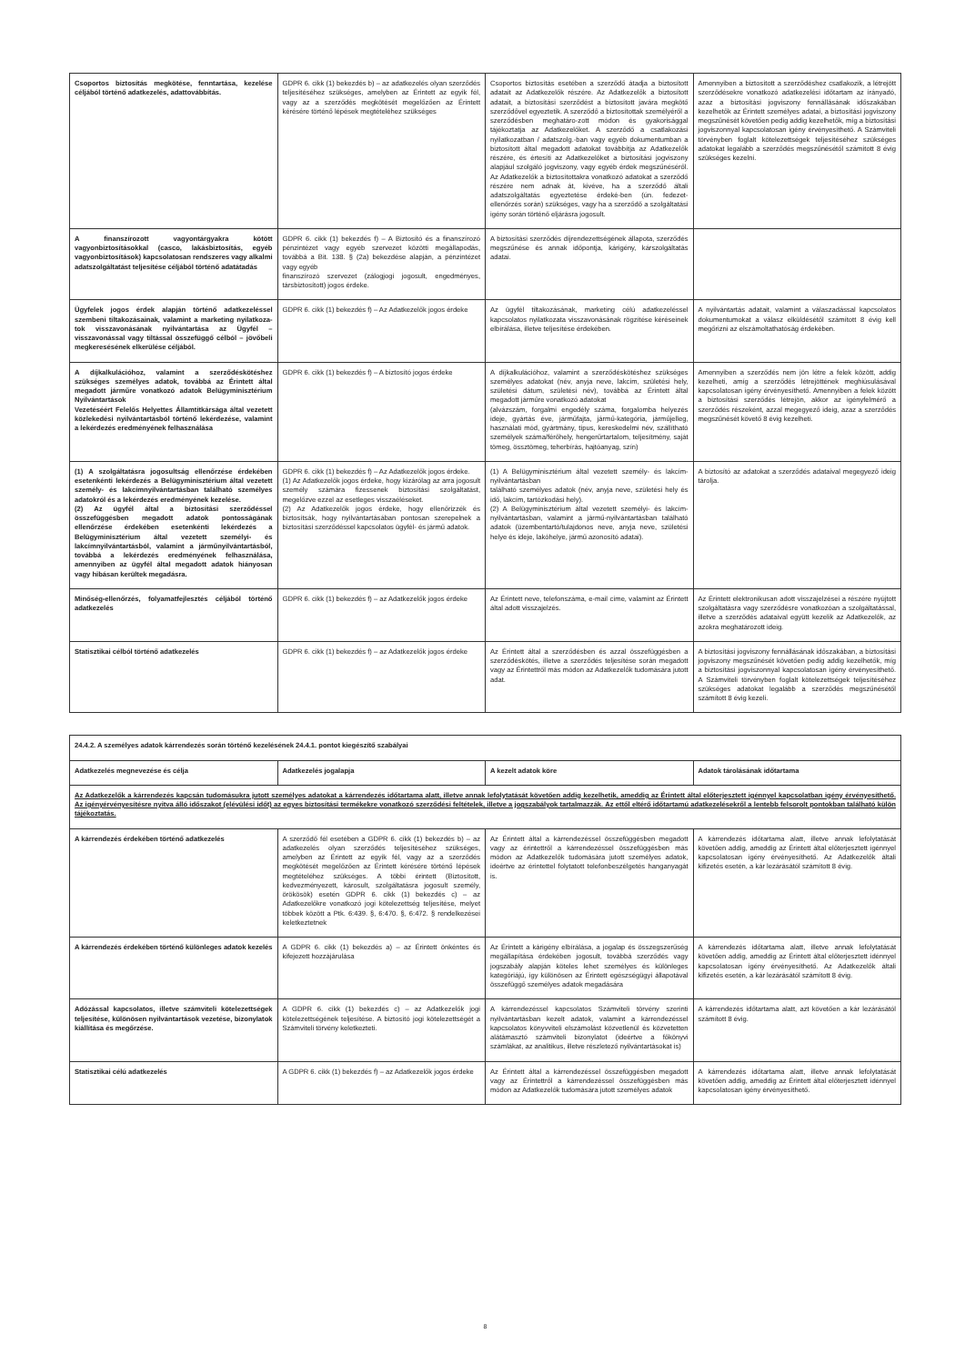| Csoportos biztosítás megkötése, fenntartása, kezelése céljából történő adatkezelés, adattovábbítás. | GDPR 6. cikk (1) bekezdés b) – az adatkezelés olyan szerződés teljesítéséhez szükséges, amelyben az Érintett az egyik fél, vagy az a szerződés megkötését megelőzően az Érintett kérésére történő lépések megtételéhez szükséges | Csoportos biztosítás esetében a szerződő átadja a biztosított adatait az Adatkezelők részére. Az Adatkezelők a biztosított adatait, a biztosítási szerződést a biztosított javára megkötő szerződővel egyeztetik. A szerződő a biztosítottak személyéről a szerződésben meghatáro-zott módon és gyakorisággal tájékoztatja az Adatkezelőket. A szerződő a csatlakozási nyilatkozatban / adatszolg.-ban vagy egyéb dokumentumban a biztosított által megadott adatokat továbbítja az Adatkezelők részére, és értesíti az Adatkezelőket a biztosítási jogviszony alapjául szolgáló jogviszony, vagy egyéb érdek megszűnéséről. Az Adatkezelők a biztosítottakra vonatkozó adatokat a szerződő részére nem adnak át, kivéve, ha a szerződő általi adatszolgáltatás egyeztetése érdeké-ben (ún. fedezet-ellenőrzés során) szükséges, vagy ha a szerződő a szolgáltatási igény során történő eljárásra jogosult. | Amennyiben a biztosított a szerződéshez csatlakozik, a létrejött szerződésekre vonatkozó adatkezelési időtartam az irányadó, azaz a biztosítási jogviszony fennállásának időszakában kezelhetők az Érintett személyes adatai, a biztosítási jogviszony megszűnését követően pedig addig kezelhetők, míg a biztosítási jogviszonnyal kapcsolatosan igény érvényesíthető. A Számviteli törvényben foglalt kötelezettségek teljesítéséhez szükséges adatokat legalább a szerződés megszűnésétől számított 8 évig szükséges kezelni. |
| A finanszírozott vagyontárgyakra kötött vagyonbiztosításokkal (casco, lakásbiztosítás, egyéb vagyonbiztosítások) kapcsolatosan rendszeres vagy alkalmi adatszolgáltatást teljesítése céljából történő adatátadás | GDPR 6. cikk (1) bekezdés f) – A Biztosító és a finanszírozó pénzintézet vagy egyéb szervezet közötti megállapodás, továbbá a Bit. 138. § (2a) bekezdése alapján, a pénzintézet vagy egyéb finanszírozó szervezet (zálogjogi jogosult, engedményes, társbiztosított) jogos érdeke. | A biztosítási szerződés díjrendezettségének állapota, szerződés megszűnése és annak időpontja, kárigény, kárszolgáltatás adatai. | |
| Ügyfelek jogos érdek alapján történő adatkezeléssel szembeni tiltakozásainak, valamint a marketing nyilatkoza-tok visszavonásának nyilvántartása az Ügyfél – visszavonással vagy tiltással összefüggő célból – jövőbeli megkeresésének elkerülése céljából. | GDPR 6. cikk (1) bekezdés f) – Az Adatkezelők jogos érdeke | Az ügyfél tiltakozásának, marketing célú adatkezeléssel kapcsolatos nyilatkozata visszavonásának rögzítése kéréseinek elbírálása, illetve teljesítése érdekében. | A nyilvántartás adatait, valamint a válaszadással kapcsolatos dokumentumokat a válasz elküldésétől számított 8 évig kell megőrizni az elszámoltathatóság érdekében. |
| A díjkalkulációhoz, valamint a szerződéskötéshez szükséges személyes adatok, továbbá az Érintett által megadott járműre vonatkozó adatok Belügyminisztérium Nyilvántartások Vezetéséért Felelős Helyettes Államtitkársága által vezetett közlekedési nyilvántartásból történő lekérdezése, valamint a lekérdezés eredményének felhasználása | GDPR 6. cikk (1) bekezdés f) – A biztosító jogos érdeke | A díjkalkulációhoz, valamint a szerződéskötéshez szükséges személyes adatokat (név, anyja neve, lakcím, születési hely, születési dátum, születési név), továbbá az Érintett által megadott járműre vonatkozó adatokat (alvázszám, forgalmi engedély száma, forgalomba helyezés ideje, gyártás éve, járműfajta, jármű-kategória, járműjelleg, használati mód, gyártmány, típus, kereskedelmi név, szállítható személyek száma/férőhely, hengerűrtartalom, teljesítmény, saját tömeg, össztömeg, teherbírás, hajtóanyag, szín) | Amennyiben a szerződés nem jön létre a felek között, addig kezelheti, amíg a szerződés létrejöttének meghiúsulásával kapcsolatosan igény érvényesíthető. Amennyiben a felek között a biztosítási szerződés létrejön, akkor az igényfelmérő a szerződés részeként, azzal megegyező ideig, azaz a szerződés megszűnését követő 8 évig kezelheti. |
| (1) A szolgáltatásra jogosultság ellenőrzése érdekében esetenkénti lekérdezés a Belügyminisztérium által vezetett személy- és lakcímnyilvántartásban található személyes adatokról és a lekérdezés eredményének kezelése. (2) Az ügyfél által a biztosítási szerződéssel összefüggésben megadott adatok pontosságának ellenőrzése érdekében esetenkénti lekérdezés a Belügyminisztérium által vezetett személyi- és lakcímnyilvántartásból, valamint a járműnyilvántartásból, továbbá a lekérdezés eredményének felhasználása, amennyiben az ügyfél által megadott adatok hiányosan vagy hibásan kerültek megadásra. | GDPR 6. cikk (1) bekezdés f) – Az Adatkezelők jogos érdeke. (1) Az Adatkezelők jogos érdeke, hogy kizárólag az arra jogosult személy számára fizessenek biztosítási szolgáltatást, megelőzve ezzel az esetleges visszaéléseket. (2) Az Adatkezelők jogos érdeke, hogy ellenőrizzék és biztosítsák, hogy nyilvántartásában pontosan szerepelnek a biztosítási szerződéssel kapcsolatos ügyfél- és jármű adatok. | (1) A Belügyminisztérium által vezetett személy- és lakcím-nyilvántartásban található személyes adatok (név, anyja neve, születési hely és idő, lakcím, tartózkodási hely). (2) A Belügyminisztérium által vezetett személyi- és lakcím-nyilvántartásban, valamint a jármű-nyilvántartásban található adatok (üzembentartó/tulajdonos neve, anyja neve, születési helye és ideje, lakóhelye, jármű azonosító adatai). | A biztosító az adatokat a szerződés adataival megegyező ideig tárolja. |
| Minőség-ellenőrzés, folyamatfejlesztés céljából történő adatkezelés | GDPR 6. cikk (1) bekezdés f) – az Adatkezelők jogos érdeke | Az Érintett neve, telefonszáma, e-mail címe, valamint az Érintett által adott visszajelzés. | Az Érintett elektronikusan adott visszajelzései a részére nyújtott szolgáltatásra vagy szerződésre vonatkozóan a szolgáltatással, illetve a szerződés adataival együtt kezelik az Adatkezelők, az azokra meghatározott ideig. |
| Statisztikai célból történő adatkezelés | GDPR 6. cikk (1) bekezdés f) – az Adatkezelők jogos érdeke | Az Érintett által a szerződésben és azzal összefüggésben a szerződéskötés, illetve a szerződés teljesítése során megadott vagy az Érintettről más módon az Adatkezelők tudomására jutott adat. | A biztosítási jogviszony fennállásának időszakában, a biztosítási jogviszony megszűnését követően pedig addig kezelhetők, míg a biztosítási jogviszonnyal kapcsolatosan igény érvényesíthető. A Számviteli törvényben foglalt kötelezettségek teljesítéséhez szükséges adatokat legalább a szerződés megszűnésétől számított 8 évig kezeli. |
| 24.4.2. A személyes adatok kárrendezés során történő kezelésének 24.4.1. pontot kiegészítő szabályai | | | |
| --- | --- | --- | --- |
| Adatkezelés megnevezése és célja | Adatkezelés jogalapja | A kezelt adatok köre | Adatok tárolásának időtartama |
| Az Adatkezelők a kárrendezés kapcsán tudomásukra jutott személyes adatokat a kárrendezés időtartama alatt, illetve annak lefolytatását követően addig kezelhetik, ameddig az Érintett által előterjesztett igénnyel kapcsolatban igény érvényesíthető. Az igényérvényesítésre nyitva álló időszakot (elévülési időt) az egyes biztosítási termékekre vonatkozó szerződési feltételek, illetve a jogszabályok tartalmazzák. Az ettől eltérő időtartamú adatkezelésekről a lentebb felsorolt pontokban található külön tájékoztatás. | | | |
| A kárrendezés érdekében történő adatkezelés | A szerződő fél esetében a GDPR 6. cikk (1) bekezdés b) – az adatkezelés olyan szerződés teljesítéséhez szükséges, amelyben az Érintett az egyik fél, vagy az a szerződés megkötését megelőzően az Érintett kérésére történő lépések megtételéhez szükséges. A többi érintett (Biztosított, kedvezményezett, károsult, szolgáltatásra jogosult személy, örökösök) esetén GDPR 6. cikk (1) bekezdés c) – az Adatkezelőkre vonatkozó jogi kötelezettség teljesítése, melyet többek között a Ptk. 6:439. §, 6:470. §, 6:472. § rendelkezései keletkeztetnek | Az Érintett által a kárrendezéssel összefüggésben megadott vagy az érintettről a kárrendezéssel összefüggésben más módon az Adatkezelők tudomására jutott személyes adatok, ideértve az érintettel folytatott telefonbeszélgetés hanganyagát is. | A kárrendezés időtartama alatt, illetve annak lefolytatását követően addig, ameddig az Érintett által előterjesztett igénnyel kapcsolatosan igény érvényesíthető. Az Adatkezelők általi kifizetés esetén, a kár lezárásától számított 8 évig. |
| A kárrendezés érdekében történő különleges adatok kezelés | A GDPR 6. cikk (1) bekezdés a) – az Érintett önkéntes és kifejezett hozzájárulása | Az Érintett a kárigény elbírálása, a jogalap és összegszerűség megállapítása érdekében jogosult, továbbá szerződés vagy jogszabály alapján köteles lehet személyes és különleges kategóriájú, így különösen az Érintett egészségügyi állapotával összefüggő személyes adatok megadására | A kárrendezés időtartama alatt, illetve annak lefolytatását követően addig, ameddig az Érintett által előterjesztett idénnyel kapcsolatosan igény érvényesíthető. Az Adatkezelők általi kifizetés esetén, a kár lezárásától számított 8 évig. |
| Adózással kapcsolatos, illetve számviteli kötelezettségek teljesítése, különösen nyilvántartások vezetése, bizonylatok kiállítása és megőrzése. | A GDPR 6. cikk (1) bekezdés c) – az Adatkezelők jogi kötelezettségének teljesítése. A biztosító jogi kötelezettségét a Számviteli törvény keletkezteti. | A kárrendezéssel kapcsolatos Számviteli törvény szerinti nyilvántartásban kezelt adatok, valamint a kárrendezéssel kapcsolatos könyvviteli elszámolást közvetlenül és közvetetten alátámasztó számviteli bizonylatot (ideértve a főkönyvi számlákat, az analitikus, illetve részletező nyilvántartásokat is) | A kárrendezés időtartama alatt, azt követően a kár lezárásától számított 8 évig. |
| Statisztikai célú adatkezelés | A GDPR 6. cikk (1) bekezdés f) – az Adatkezelők jogos érdeke | Az Érintett által a kárrendezéssel összefüggésben megadott vagy az Érintettről a kárrendezéssel összefüggésben más módon az Adatkezelők tudomására jutott személyes adatok | A kárrendezés időtartama alatt, illetve annak lefolytatását követően addig, ameddig az Érintett által előterjesztett idénnyel kapcsolatosan igény érvényesíthető. |
8